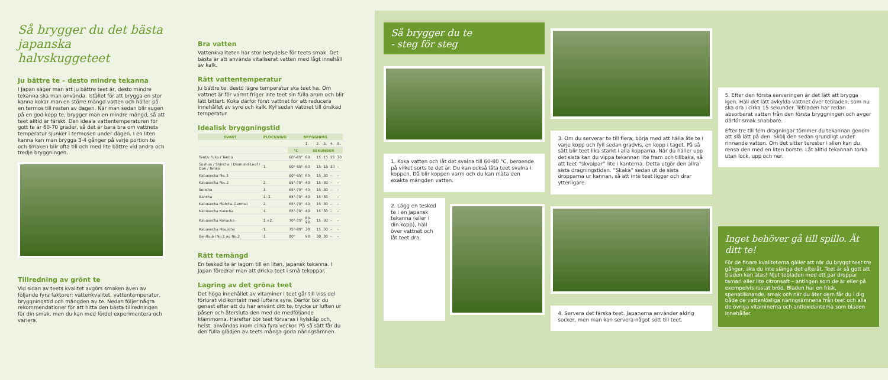Så brygger du det bästa japanska halvskuggeteet
Ju bättre te – desto mindre tekanna
I Japan säger man att ju bättre teet är, desto mindre tekanna ska man använda. Istället för att brygga en stor kanna kokar man en större mängd vatten och häller på en termos till resten av dagen. När man sedan blir sugen på en god kopp te, brygger man en mindre mängd, så att teet alltid är färskt. Den ideala vattentemperaturen för gott te är 60-70 grader, så det är bara bra om vattnets temperatur sjunker i termosen under dagen. I en liten kanna kan man brygga 3-4 gånger på varje portion te och smaken blir ofta till och med lite bättre vid andra och tredje bryggningen.
Tillredning av grönt te
Vid sidan av teets kvalitet avgörs smaken även av följande fyra faktorer: vattenkvalitet, vattentemperatur, bryggningstid och mängden av te. Nedan följer några rekommendationer för att hitta den bästa tillredningen för din smak, men du kan med fördel experimentera och variera.
Bra vatten
Vattenkvaliteten har stor betydelse för teets smak. Det bästa är att använda vitaliserat vatten med lågt innehåll av kalk.
Rätt vattentemperatur
Ju bättre te, desto lägre temperatur ska teet ha. Om vattnet är för varmt friger inte teet sin fulla arom och blir lätt bittert. Koka därför först vattnet för att reducera innehållet av syre och kalk. Kyl sedan vattnet till önskad temperatur.
Idealisk bryggningstid
| SVART | PLOCKNING | BRYGGNING | | | | | |
| --- | --- | --- | --- | --- | --- | --- | --- |
| | | | 1. | 2. | 3. | 4. | 5. |
| | | °C | SEKUNDER | | | | |
| Tenbu Fuka / Tenbu | | 60°-65° | 60 | 15 | 15 | 15 | 30 |
| Soshun / Shincha / Diamond Leaf / Dan / Tenko | 1. | 60°-65° | 60 | 15 | 15 | 30 | – |
| Kabusecha No. 1 | | 60°-65° | 60 | 15 | 30 | – | – |
| Kabusecha No. 2 | 2. | 65°-70° | 40 | 15 | 30 | – | – |
| Sencha | 3. | 65°-70° | 40 | 15 | 30 | – | – |
| Bancha | 1.-3. | 65°-70° | 40 | 15 | 30 | | – |
| Kabusecha Matcha-Genmai | 2. | 65°-70° | 40 | 15 | 30 | – | – |
| Kabusecha Kukicha | 1. | 65°-70° | 40 | 15 | 30 | – | – |
| Kabusecha Konacha | 1.+2. | 70°-75° | 60-90 | 15 | 30 | – | – |
| Kabusecha Houjicha | 1. | 75°-80° | 30 | 15 | 30 | – | – |
| Benifuuki No.1 og No.2 | 1. | 80° | 90 | 30 | 30 | – | – |
Rätt temängd
En tesked te är lagom till en liten, japansk tekanna. I Japan föredrar man att dricka teet i små tekoppar.
Lagring av det gröna teet
Det höga innehållet av vitaminer i teet går till viss del förlorat vid kontakt med luftens syre. Därför bör du genast efter att du har använt ditt te, trycka ur luften ur påsen och återsluta den med de medföljande klämmorna. Härefter bör teet förvaras i kylskåp och, helst, användas inom cirka fyra veckor. På så sätt får du den fulla glädjen av teets många goda näringsämnen.
Så brygger du te
- steg för steg
1. Koka vatten och låt det svalna till 60-80 °C, beroende på vilket sorts te det är. Du kan också låta teet svalna i koppen. Då blir koppen varm och du kan mäta den exakta mängden vatten.
2. Lägg en tesked te i en japansk tekanna (eller i din kopp), häll över vattnet och låt teet dra.
3. Om du serverar te till flera, börja med att hälla lite te i varje kopp och fyll sedan gradvis, en kopp i taget. På så sätt blir teet lika starkt i alla kopparna. När du häller upp det sista kan du vippa tekannan lite fram och tillbaka, så att teet ”skvalpar” lite i kanterna. Detta utgör den allra sista dragningstiden. ”Skaka” sedan ut de sista dropparna ur kannan, så att inte teet ligger och drar ytterligare.
4. Servera det färska teet. Japanerna använder aldrig socker, men man kan servera något sött till teet.
5. Efter den första serveringen är det lätt att brygga igen. Häll det lätt avkylda vattnet över tebladen, som nu ska dra i cirka 15 sekunder. Tebladen har redan absorberat vatten från den första bryggningen och avger därför smak snabbare.
Efter tre till fem dragningar tömmer du tekannan genom att slå lätt på den. Skölj den sedan grundligt under rinnande vatten. Om det sitter terester i silen kan du rensa den med en liten borste. Låt alltid tekannan torka utan lock, upp och ner.
Inget behöver gå till spillo. Ät ditt te!
För de finare kvaliteterna gäller att när du bryggt teet tre gånger, ska du inte slänga det efteråt. Teet är så gott att bladen kan ätas! Njut tebladen med ett par droppar tamari eller lite citronsaft – antingen som de är eller på exempelvis rostat bröd. Bladen har en frisk, spenatliknande, smak och när du äter dem får du i dig både de vattenlösliga näringsämnena från teet och alla de övriga vitaminerna och antioxidanterna som bladen innehåller.